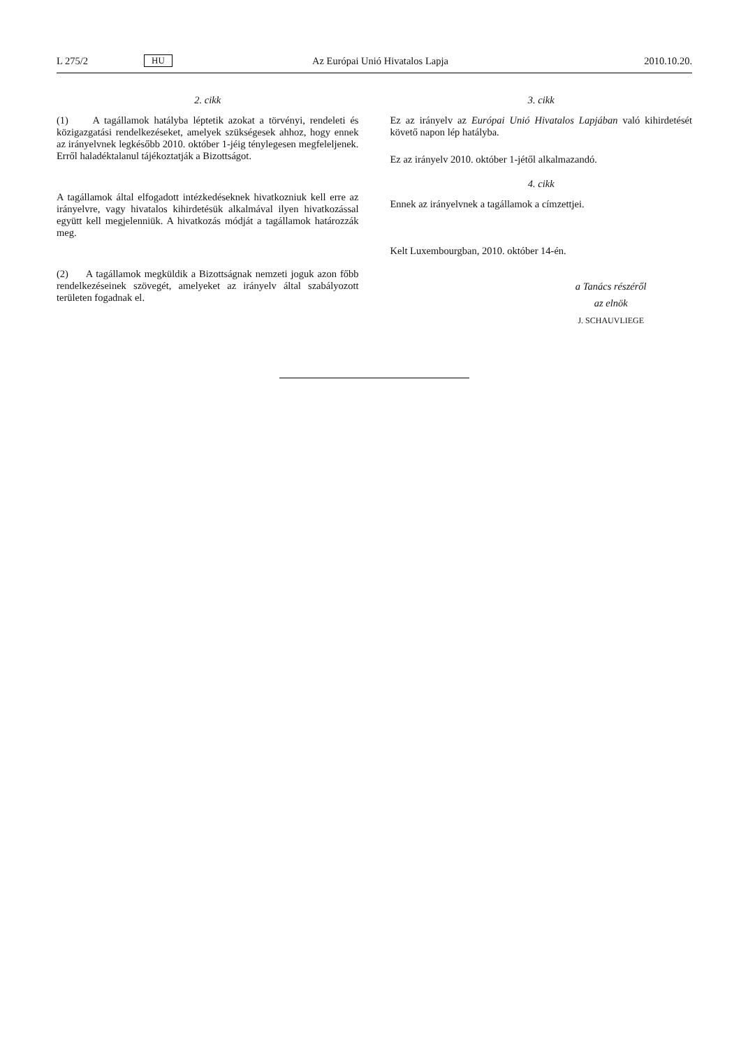L 275/2 HU Az Európai Unió Hivatalos Lapja 2010.10.20.
2. cikk
(1) A tagállamok hatályba léptetik azokat a törvényi, rendeleti és közigazgatási rendelkezéseket, amelyek szükségesek ahhoz, hogy ennek az irányelvnek legkésőbb 2010. október 1-jéig ténylegesen megfeleljenek. Erről haladéktalanul tájékoztatják a Bizottságot.
A tagállamok által elfogadott intézkedéseknek hivatkozniuk kell erre az irányelvre, vagy hivatalos kihirdetésük alkalmával ilyen hivatkozással együtt kell megjelenniük. A hivatkozás módját a tagállamok határozzák meg.
(2) A tagállamok megküldik a Bizottságnak nemzeti joguk azon főbb rendelkezéseinek szövegét, amelyeket az irányelv által szabályozott területen fogadnak el.
3. cikk
Ez az irányelv az Európai Unió Hivatalos Lapjában való kihirdetését követő napon lép hatályba.
Ez az irányelv 2010. október 1-jétől alkalmazandó.
4. cikk
Ennek az irányelvnek a tagállamok a címzettjei.
Kelt Luxembourgban, 2010. október 14-én.
a Tanács részéről
az elnök
J. SCHAUVLIEGE